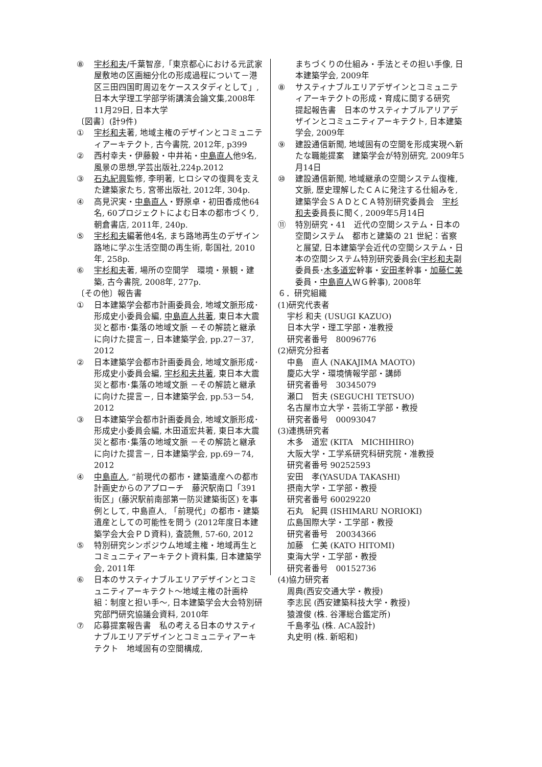⑧ 宇杉和夫/千葉智彦,「東京都心における元武家屋敷地の区画細分化の形成過程について－港区三田四国町周辺をケーススタディとして」, 日本大学理工学部学術講演会論文集,2008年11月29日, 日本大学
〔図書〕(計9件)
① 宇杉和夫著, 地域主権のデザインとコミュニティアーキテクト, 古今書院, 2012年, p399
② 西村幸夫・伊藤毅・中井祐・中島直人他9名,風景の思想,学芸出版社,224p.2012
③ 石丸紀興監修, 李明著, ヒロシマの復興を支えた建築家たち, 宮帯出版社, 2012年, 304p.
④ 高見沢実・中島直人・野原卓・初田香成他64名, 60プロジェクトによむ日本の都市づくり, 朝倉書店, 2011年, 240p.
⑤ 宇杉和夫編著他4名, まち路地再生のデザイン　路地に学ぶ生活空間の再生術, 彰国社, 2010年, 258p.
⑥ 宇杉和夫著, 場所の空間学　環境・景観・建築, 古今書院, 2008年, 277p.
〔その他〕報告書
① 日本建築学会都市計画委員会, 地域文脈形成･形成史小委員会編, 中島直人共著, 東日本大震災と都市･集落の地域文脈 －その解読と継承に向けた提言－, 日本建築学会, pp.27－37, 2012
② 日本建築学会都市計画委員会, 地域文脈形成･形成史小委員会編, 宇杉和夫共著, 東日本大震災と都市･集落の地域文脈 －その解読と継承に向けた提言－, 日本建築学会, pp.53－54, 2012
③ 日本建築学会都市計画委員会, 地域文脈形成･形成史小委員会編, 木田道宏共著, 東日本大震災と都市･集落の地域文脈 －その解読と継承に向けた提言－, 日本建築学会, pp.69－74, 2012
④ 中島直人, “前現代の都市・建築遺産への都市計画史からのアプローチ　藤沢駅南口「391街区」(藤沢駅前南部第一防災建築街区) を事例として, 中島直人, 「前現代」の都市・建築　遺産としての可能性を問う (2012年度日本建築学会大会ＰＤ資料), 査読無, 57-60, 2012
⑤ 特別研究シンポジウム地域主権・地域再生とコミュニティアーキテクト資料集, 日本建築学会, 2011年
⑥ 日本のサスティナブルエリアデザインとコミュニティアーキテクト～地域主権の計画枠組：制度と担い手～, 日本建築学会大会特別研究部門研究協議会資料, 2010年
⑦ 応募提案報告書　私の考える日本のサスティナブルエリアデザインとコミュニティアーキテクト　地域固有の空間構成,
まちづくりの仕組み・手法とその担い手像, 日本建築学会, 2009年
⑧ サスティナブルエリアデザインとコミュニティアーキテクトの形成・育成に関する研究　提起報告書　日本のサスティナブルアリアデザインとコミュニティアーキテクト, 日本建築学会, 2009年
⑨ 建設通信新聞, 地域固有の空間を形成実現へ新たな職能提案　建築学会が特別研究, 2009年5月14日
⑩ 建設通信新聞, 地域継承の空間システム復権, 文脈, 歴史理解したＣＡに発注する仕組みを, 建築学会ＳＡＤとＣＡ特別研究委員会　宇杉和夫委員長に聞く, 2009年5月14日
⑪ 特別研究・41　近代の空間システム・日本の空間システム　都市と建築の 21 世紀：省察と展望, 日本建築学会近代の空間システム・日本の空間システム特別研究委員会(宇杉和夫副委員長･木多道宏幹事・安田孝幹事・加藤仁美委員・中島直人ＷＧ幹事), 2008年
６．研究組織
(1)研究代表者
宇杉 和夫 (USUGI KAZUO)
日本大学・理工学部・准教授
研究者番号　80096776
(2)研究分担者
中島　直人 (NAKAJIMA MAOTO)
慶応大学・環境情報学部・講師
研究者番号　30345079
瀬口　哲夫 (SEGUCHI TETSUO)
名古屋市立大学・芸術工学部・教授
研究者番号　00093047
(3)連携研究者
木多　道宏 (KITA　MICHIHIRO)
大阪大学・工学系研究科研究院・准教授
研究者番号 90252593
安田　孝(YASUDA TAKASHI)
摂南大学・工学部・教授
研究者番号 60029220
石丸　紀興 (ISHIMARU NORIOKI)
広島国際大学・工学部・教授
研究者番号　20034366
加藤　仁美 (KATO HITOMI)
東海大学・工学部・教授
研究者番号　00152736
(4)協力研究者
周典(西安交通大学・教授)
李志民 (西安建築科技大学・教授)
猿渡俊 (株. 谷澤総合鑑定所)
千島孝弘 (株. ACA設計)
丸史明 (株. 新昭和)